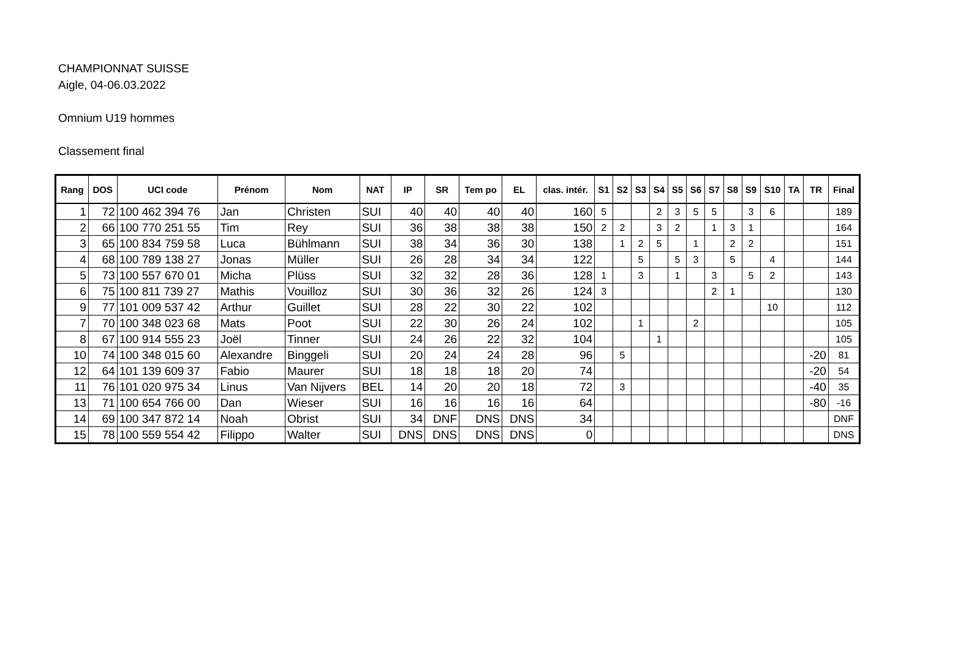CHAMPIONNAT SUISSE
Aigle, 04-06.03.2022
Omnium U19 hommes
Classement final
| Rang | DOS | UCI code | Prénom | Nom | NAT | IP | SR | Tem po | EL | clas. intér. | S1 | S2 | S3 | S4 | S5 | S6 | S7 | S8 | S9 | S10 | TA | TR | Final |
| --- | --- | --- | --- | --- | --- | --- | --- | --- | --- | --- | --- | --- | --- | --- | --- | --- | --- | --- | --- | --- | --- | --- | --- |
| 1 | 72 | 100 462 394 76 | Jan | Christen | SUI | 40 | 40 | 40 | 40 | 160 | 5 | | | 2 | 3 | 5 | 5 | | 3 | 6 | | | 189 |
| 2 | 66 | 100 770 251 55 | Tim | Rey | SUI | 36 | 38 | 38 | 38 | 150 | 2 | 2 | | 3 | 2 | | 1 | 3 | 1 | | | | 164 |
| 3 | 65 | 100 834 759 58 | Luca | Bühlmann | SUI | 38 | 34 | 36 | 30 | 138 | | 1 | 2 | 5 | | 1 | | 2 | 2 | | | | 151 |
| 4 | 68 | 100 789 138 27 | Jonas | Müller | SUI | 26 | 28 | 34 | 34 | 122 | | | 5 | | 5 | 3 | | 5 | | 4 | | | 144 |
| 5 | 73 | 100 557 670 01 | Micha | Plüss | SUI | 32 | 32 | 28 | 36 | 128 | 1 | | 3 | | 1 | | 3 | | 5 | 2 | | | 143 |
| 6 | 75 | 100 811 739 27 | Mathis | Vouilloz | SUI | 30 | 36 | 32 | 26 | 124 | 3 | | | | | | 2 | 1 | | | | | 130 |
| 9 | 77 | 101 009 537 42 | Arthur | Guillet | SUI | 28 | 22 | 30 | 22 | 102 | | | | | | | | | | 10 | | | 112 |
| 7 | 70 | 100 348 023 68 | Mats | Poot | SUI | 22 | 30 | 26 | 24 | 102 | | | 1 | | | 2 | | | | | | | 105 |
| 8 | 67 | 100 914 555 23 | Joël | Tinner | SUI | 24 | 26 | 22 | 32 | 104 | | | | 1 | | | | | | | | | 105 |
| 10 | 74 | 100 348 015 60 | Alexandre | Binggeli | SUI | 20 | 24 | 24 | 28 | 96 | | 5 | | | | | | | | | | -20 | 81 |
| 12 | 64 | 101 139 609 37 | Fabio | Maurer | SUI | 18 | 18 | 18 | 20 | 74 | | | | | | | | | | | | -20 | 54 |
| 11 | 76 | 101 020 975 34 | Linus | Van Nijvers | BEL | 14 | 20 | 20 | 18 | 72 | | 3 | | | | | | | | | | -40 | 35 |
| 13 | 71 | 100 654 766 00 | Dan | Wieser | SUI | 16 | 16 | 16 | 16 | 64 | | | | | | | | | | | | -80 | -16 |
| 14 | 69 | 100 347 872 14 | Noah | Obrist | SUI | 34 | DNF | DNS | DNS | 34 | | | | | | | | | | | | | DNF |
| 15 | 78 | 100 559 554 42 | Filippo | Walter | SUI | DNS | DNS | DNS | DNS | 0 | | | | | | | | | | | | | DNS |